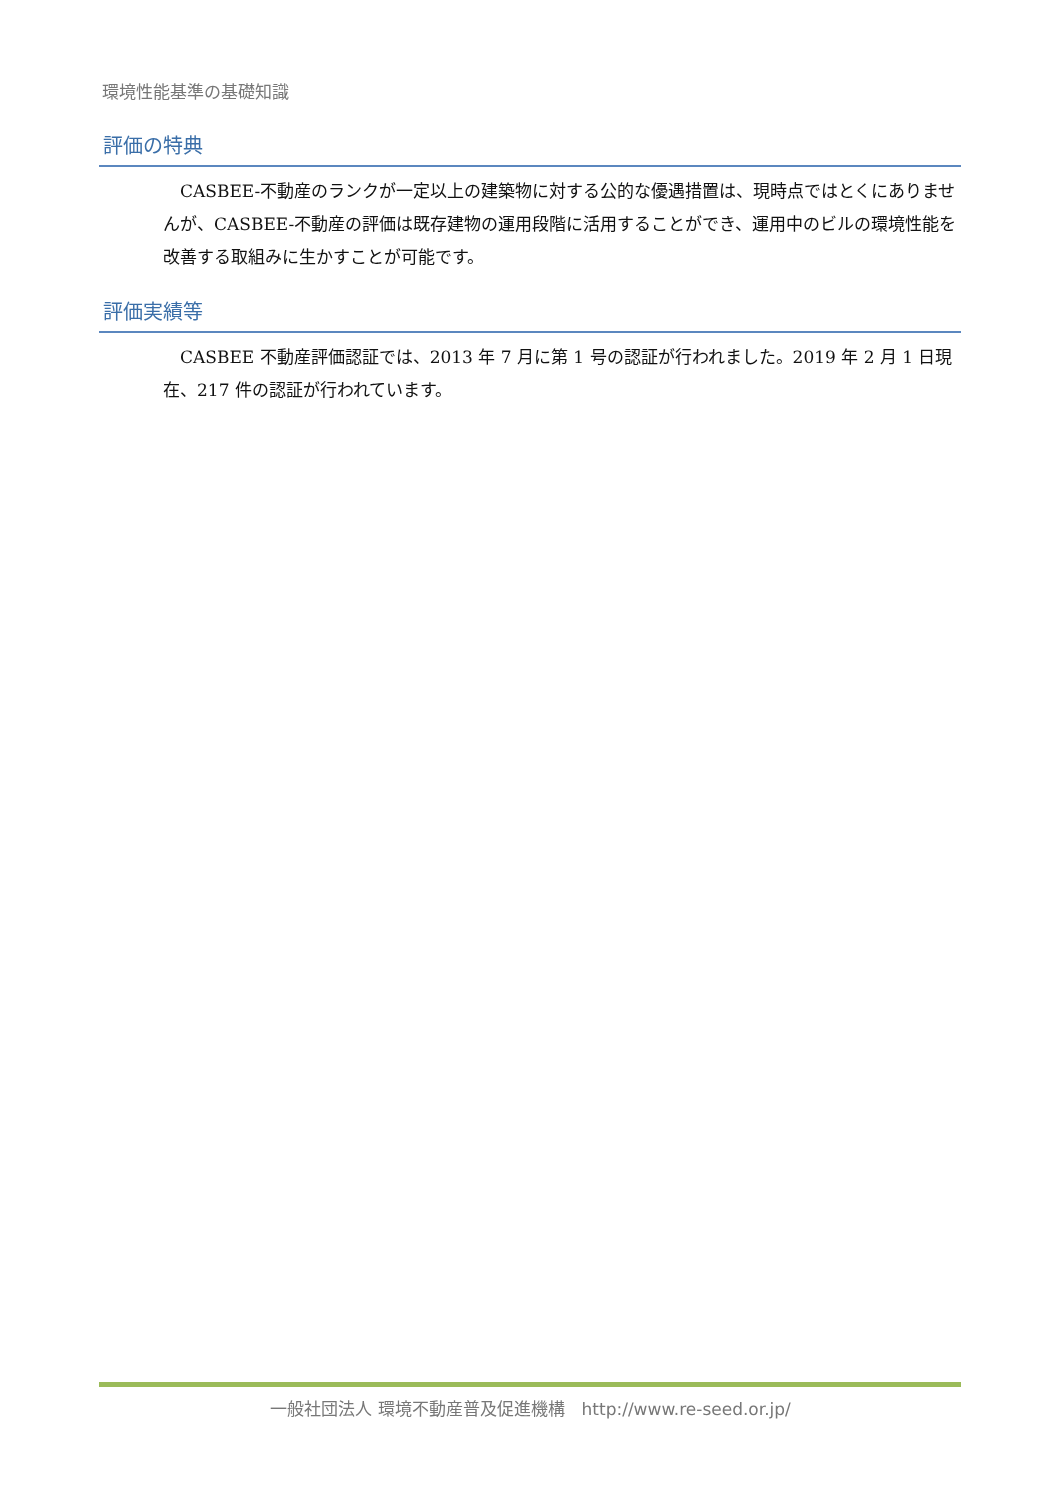環境性能基準の基礎知識
評価の特典
CASBEE-不動産のランクが一定以上の建築物に対する公的な優遇措置は、現時点ではとくにありませんが、CASBEE-不動産の評価は既存建物の運用段階に活用することができ、運用中のビルの環境性能を改善する取組みに生かすことが可能です。
評価実績等
CASBEE 不動産評価認証では、2013 年 7 月に第 1 号の認証が行われました。2019 年 2 月 1 日現在、217 件の認証が行われています。
一般社団法人 環境不動産普及促進機構　http://www.re-seed.or.jp/